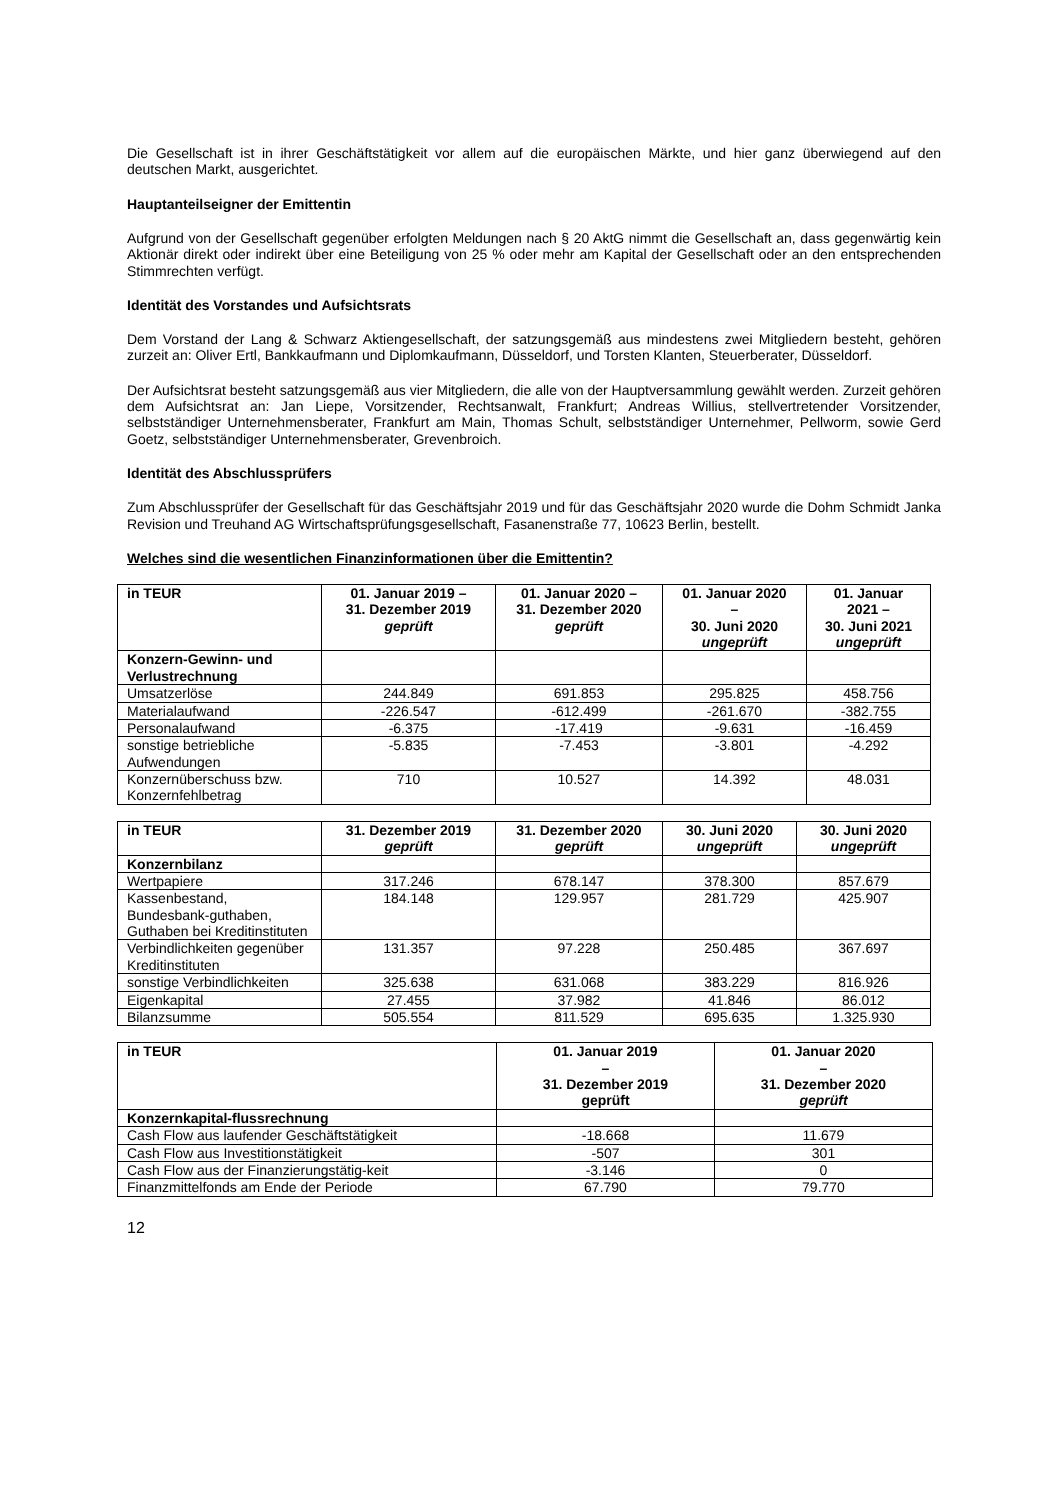Die Gesellschaft ist in ihrer Geschäftstätigkeit vor allem auf die europäischen Märkte, und hier ganz überwiegend auf den deutschen Markt, ausgerichtet.
Hauptanteilseigner der Emittentin
Aufgrund von der Gesellschaft gegenüber erfolgten Meldungen nach § 20 AktG nimmt die Gesellschaft an, dass gegenwärtig kein Aktionär direkt oder indirekt über eine Beteiligung von 25 % oder mehr am Kapital der Gesellschaft oder an den entsprechenden Stimmrechten verfügt.
Identität des Vorstandes und Aufsichtsrats
Dem Vorstand der Lang & Schwarz Aktiengesellschaft, der satzungsgemäß aus mindestens zwei Mitgliedern besteht, gehören zurzeit an: Oliver Ertl, Bankkaufmann und Diplomkaufmann, Düsseldorf, und Torsten Klanten, Steuerberater, Düsseldorf.
Der Aufsichtsrat besteht satzungsgemäß aus vier Mitgliedern, die alle von der Hauptversammlung gewählt werden. Zurzeit gehören dem Aufsichtsrat an: Jan Liepe, Vorsitzender, Rechtsanwalt, Frankfurt; Andreas Willius, stellvertretender Vorsitzender, selbstständiger Unternehmensberater, Frankfurt am Main, Thomas Schult, selbstständiger Unternehmer, Pellworm, sowie Gerd Goetz, selbstständiger Unternehmensberater, Grevenbroich.
Identität des Abschlussprüfers
Zum Abschlussprüfer der Gesellschaft für das Geschäftsjahr 2019 und für das Geschäftsjahr 2020 wurde die Dohm Schmidt Janka Revision und Treuhand AG Wirtschaftsprüfungsgesellschaft, Fasanenstraße 77, 10623 Berlin, bestellt.
Welches sind die wesentlichen Finanzinformationen über die Emittentin?
| in TEUR | 01. Januar 2019 – 31. Dezember 2019 geprüft | 01. Januar 2020 – 31. Dezember 2020 geprüft | 01. Januar 2020 – 30. Juni 2020 ungeprüft | 01. Januar 2021 – 30. Juni 2021 ungeprüft |
| --- | --- | --- | --- | --- |
| Konzern-Gewinn- und Verlustrechnung | | | | |
| Umsatzerlöse | 244.849 | 691.853 | 295.825 | 458.756 |
| Materialaufwand | -226.547 | -612.499 | -261.670 | -382.755 |
| Personalaufwand | -6.375 | -17.419 | -9.631 | -16.459 |
| sonstige betriebliche Aufwendungen | -5.835 | -7.453 | -3.801 | -4.292 |
| Konzernüberschuss bzw. Konzernfehlbetrag | 710 | 10.527 | 14.392 | 48.031 |
| in TEUR | 31. Dezember 2019 geprüft | 31. Dezember 2020 geprüft | 30. Juni 2020 ungeprüft | 30. Juni 2020 ungeprüft |
| --- | --- | --- | --- | --- |
| Konzernbilanz | | | | |
| Wertpapiere | 317.246 | 678.147 | 378.300 | 857.679 |
| Kassenbestand, Bundesbank-guthaben, Guthaben bei Kreditinstituten | 184.148 | 129.957 | 281.729 | 425.907 |
| Verbindlichkeiten gegenüber Kreditinstituten | 131.357 | 97.228 | 250.485 | 367.697 |
| sonstige Verbindlichkeiten | 325.638 | 631.068 | 383.229 | 816.926 |
| Eigenkapital | 27.455 | 37.982 | 41.846 | 86.012 |
| Bilanzsumme | 505.554 | 811.529 | 695.635 | 1.325.930 |
| in TEUR | 01. Januar 2019 – 31. Dezember 2019 geprüft | 01. Januar 2020 – 31. Dezember 2020 geprüft |
| --- | --- | --- |
| Konzernkapital-flussrechnung | | |
| Cash Flow aus laufender Geschäftstätigkeit | -18.668 | 11.679 |
| Cash Flow aus Investitionstätigkeit | -507 | 301 |
| Cash Flow aus der Finanzierungstätig-keit | -3.146 | 0 |
| Finanzmittelfonds am Ende der Periode | 67.790 | 79.770 |
12